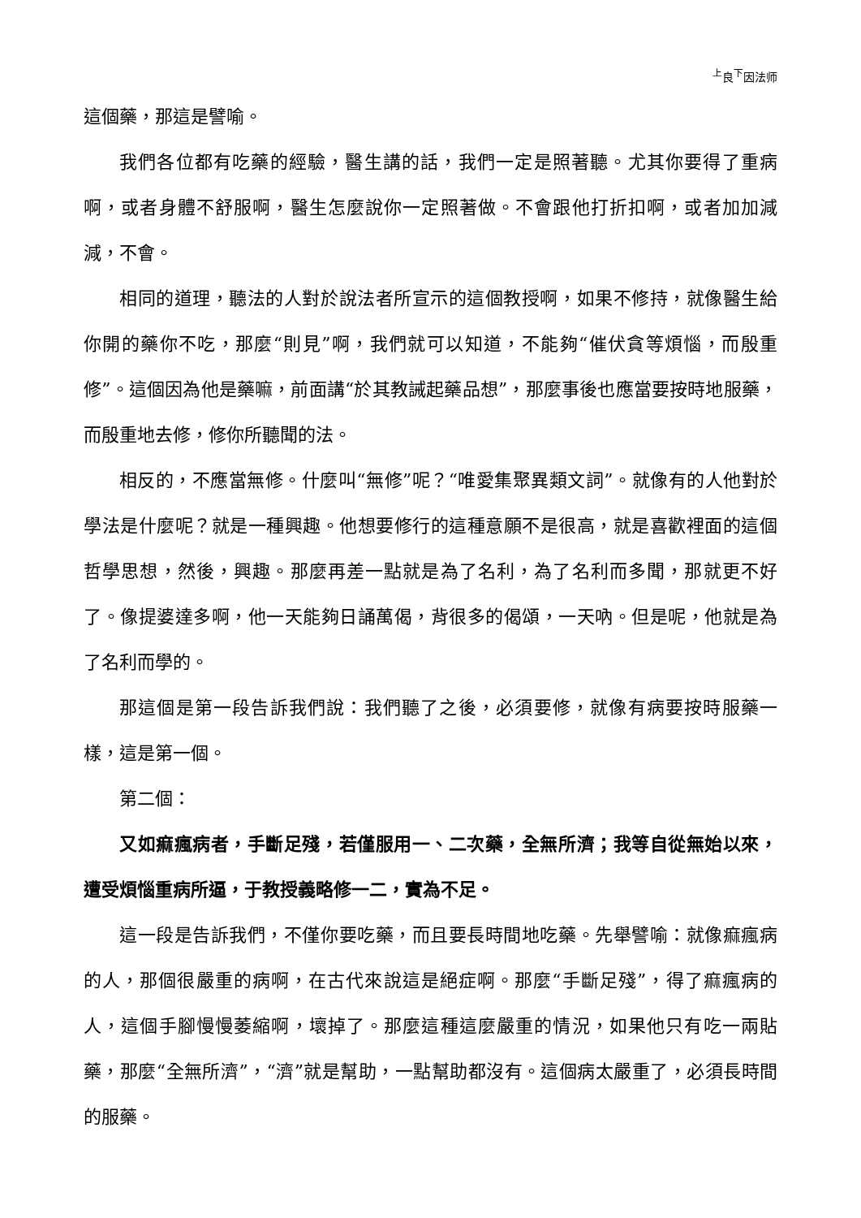<sup>上</sup>良<sup>下</sup>因法师
這個藥，那這是譬喻。
我們各位都有吃藥的經驗，醫生講的話，我們一定是照著聽。尤其你要得了重病啊，或者身體不舒服啊，醫生怎麼說你一定照著做。不會跟他打折扣啊，或者加加減減，不會。
相同的道理，聽法的人對於說法者所宣示的這個教授啊，如果不修持，就像醫生給你開的藥你不吃，那麼“則見”啊，我們就可以知道，不能夠“催伏貪等煩惱，而殷重修”。這個因為他是藥嘛，前面講“於其教誡起藥品想”，那麼事後也應當要按時地服藥，而殷重地去修，修你所聽聞的法。
相反的，不應當無修。什麼叫“無修”呢？“唯愛集聚異類文詞”。就像有的人他對於學法是什麼呢？就是一種興趣。他想要修行的這種意願不是很高，就是喜歡裡面的這個哲學思想，然後，興趣。那麼再差一點就是為了名利，為了名利而多聞，那就更不好了。像提婆達多啊，他一天能夠日誦萬偈，背很多的偈頌，一天吶。但是呢，他就是為了名利而學的。
那這個是第一段告訴我們說：我們聽了之後，必須要修，就像有病要按時服藥一樣，這是第一個。
第二個：
又如痲瘋病者，手斷足殘，若僅服用一、二次藥，全無所濟；我等自從無始以來，遭受煩惱重病所逼，于教授義略修一二，實為不足。
這一段是告訴我們，不僅你要吃藥，而且要長時間地吃藥。先舉譬喻：就像痲瘋病的人，那個很嚴重的病啊，在古代來說這是絕症啊。那麼“手斷足殘”，得了痲瘋病的人，這個手腳慢慢萎縮啊，壞掉了。那麼這種這麼嚴重的情況，如果他只有吃一兩貼藥，那麼“全無所濟”，“濟”就是幫助，一點幫助都沒有。這個病太嚴重了，必須長時間的服藥。